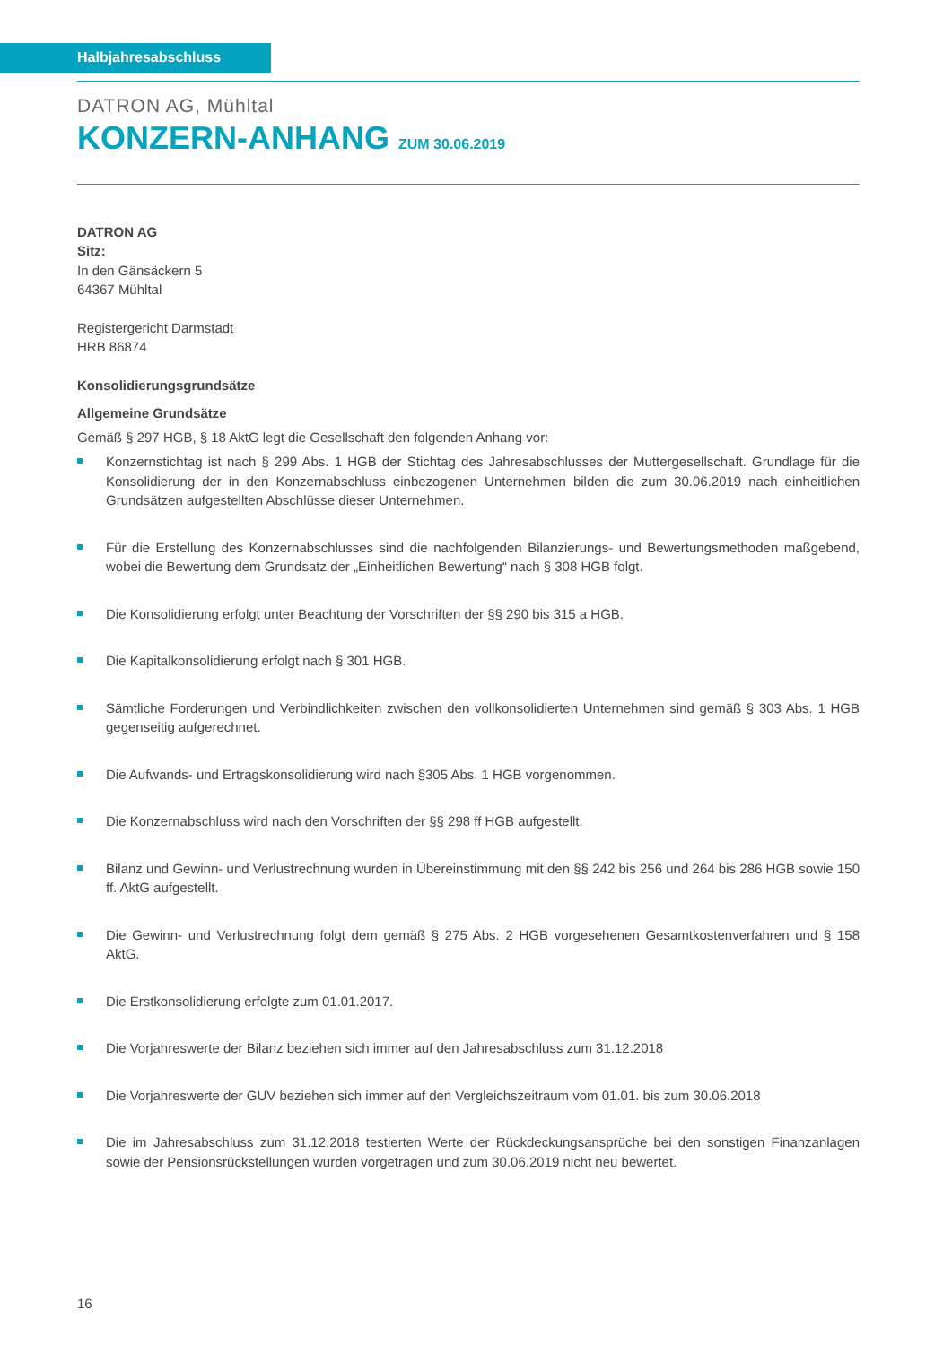Halbjahresabschluss
DATRON AG, Mühltal
KONZERN-ANHANG ZUM 30.06.2019
DATRON AG
Sitz:
In den Gänsäckern 5
64367 Mühltal
Registergericht Darmstadt
HRB 86874
Konsolidierungsgrundsätze
Allgemeine Grundsätze
Gemäß § 297 HGB, § 18 AktG legt die Gesellschaft den folgenden Anhang vor:
Konzernstichtag ist nach § 299 Abs. 1 HGB der Stichtag des Jahresabschlusses der Muttergesellschaft. Grundlage für die Konsolidierung der in den Konzernabschluss einbezogenen Unternehmen bilden die zum 30.06.2019 nach einheitlichen Grundsätzen aufgestellten Abschlüsse dieser Unternehmen.
Für die Erstellung des Konzernabschlusses sind die nachfolgenden Bilanzierungs- und Bewertungsmethoden maßgebend, wobei die Bewertung dem Grundsatz der „Einheitlichen Bewertung“ nach § 308 HGB folgt.
Die Konsolidierung erfolgt unter Beachtung der Vorschriften der §§ 290 bis 315 a HGB.
Die Kapitalkonsolidierung erfolgt nach § 301 HGB.
Sämtliche Forderungen und Verbindlichkeiten zwischen den vollkonsolidierten Unternehmen sind gemäß § 303 Abs. 1 HGB gegenseitig aufgerechnet.
Die Aufwands- und Ertragskonsolidierung wird nach §305 Abs. 1 HGB vorgenommen.
Die Konzernabschluss wird nach den Vorschriften der §§ 298 ff HGB aufgestellt.
Bilanz und Gewinn- und Verlustrechnung wurden in Übereinstimmung mit den §§ 242 bis 256 und 264 bis 286 HGB sowie 150 ff. AktG aufgestellt.
Die Gewinn- und Verlustrechnung folgt dem gemäß § 275 Abs. 2 HGB vorgesehenen Gesamtkostenverfahren und § 158 AktG.
Die Erstkonsolidierung erfolgte zum 01.01.2017.
Die Vorjahreswerte der Bilanz beziehen sich immer auf den Jahresabschluss zum 31.12.2018
Die Vorjahreswerte der GUV beziehen sich immer auf den Vergleichszeitraum vom 01.01. bis zum 30.06.2018
Die im Jahresabschluss zum 31.12.2018 testierten Werte der Rückdeckungsansprüche bei den sonstigen Finanzanlagen sowie der Pensionsrückstellungen wurden vorgetragen und zum 30.06.2019 nicht neu bewertet.
16